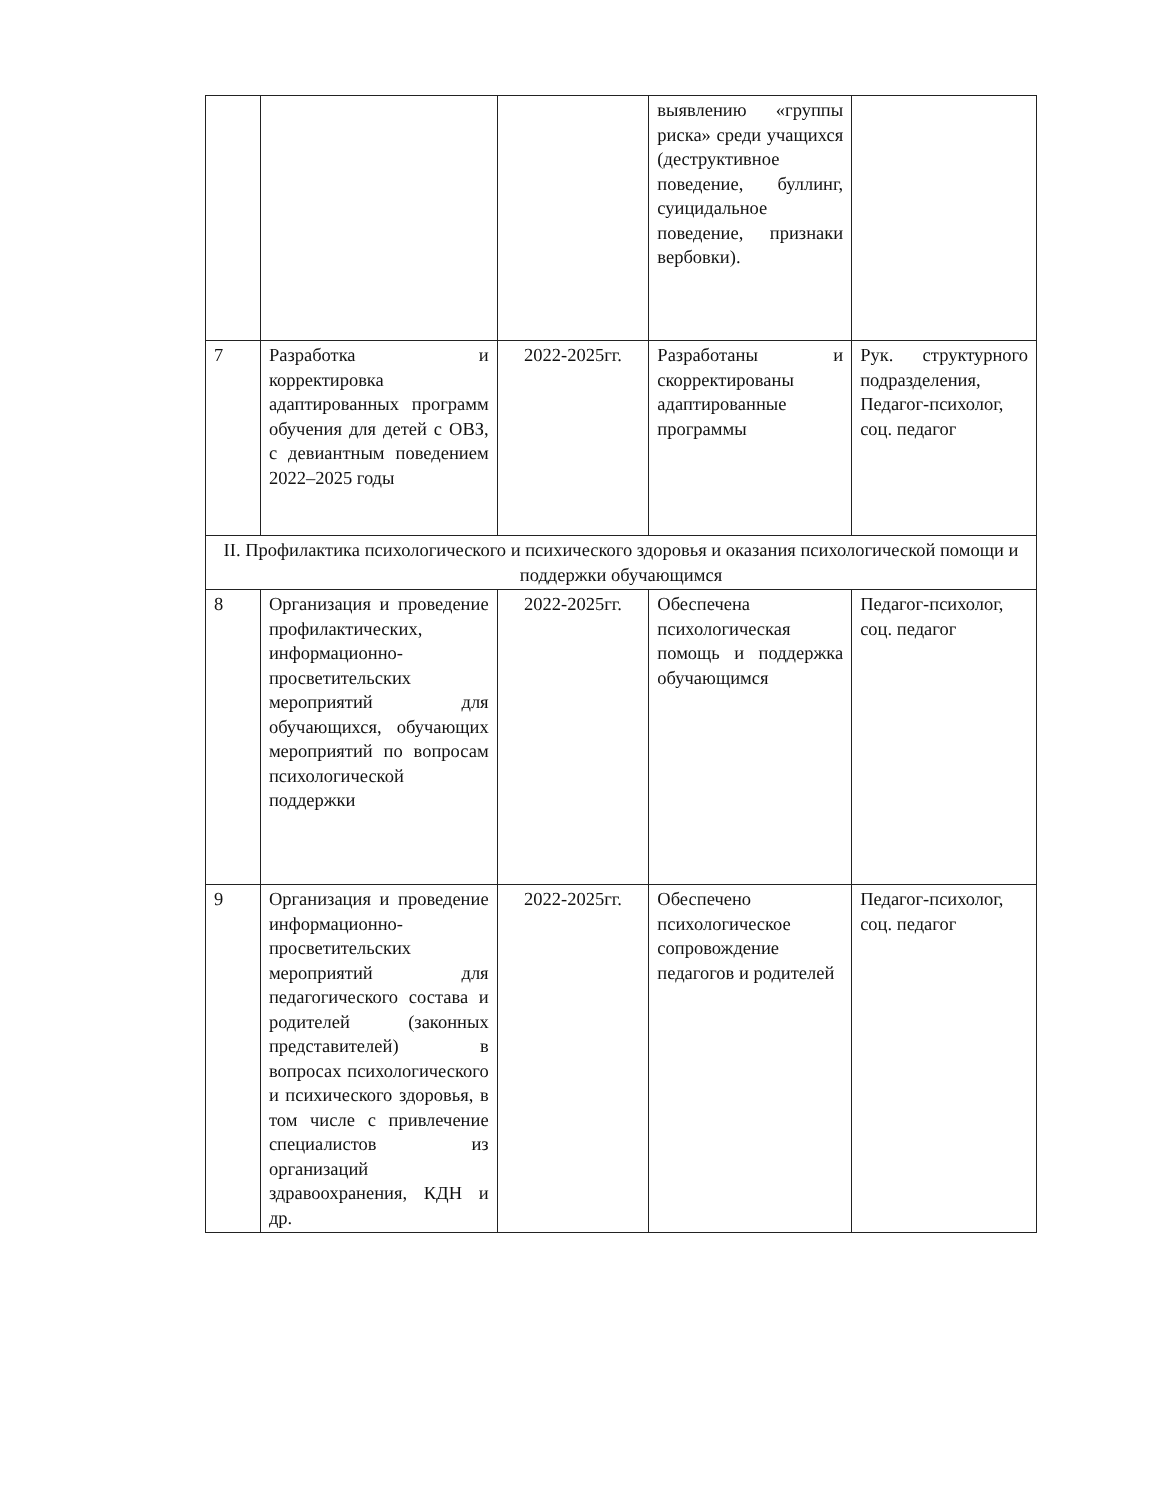| | | | выявлению «группы риска» среди учащихся (деструктивное поведение, буллинг, суицидальное поведение, признаки вербовки). | |
| 7 | Разработка и корректировка адаптированных программ обучения для детей с ОВЗ, с девиантным поведением 2022–2025 годы | 2022-2025гг. | Разработаны и скорректированы адаптированные программы | Рук. структурного подразделения, Педагог-психолог, соц. педагог |
| II. Профилактика психологического и психического здоровья и оказания психологической помощи и поддержки обучающимся | | | | |
| 8 | Организация и проведение профилактических, информационно-просветительских мероприятий для обучающихся, обучающих мероприятий по вопросам психологической поддержки | 2022-2025гг. | Обеспечена психологическая помощь и поддержка обучающимся | Педагог-психолог, соц. педагог |
| 9 | Организация и проведение информационно-просветительских мероприятий для педагогического состава и родителей (законных представителей) в вопросах психологического и психического здоровья, в том числе с привлечение специалистов из организаций здравоохранения, КДН и др. | 2022-2025гг. | Обеспечено психологическое сопровождение педагогов и родителей | Педагог-психолог, соц. педагог |